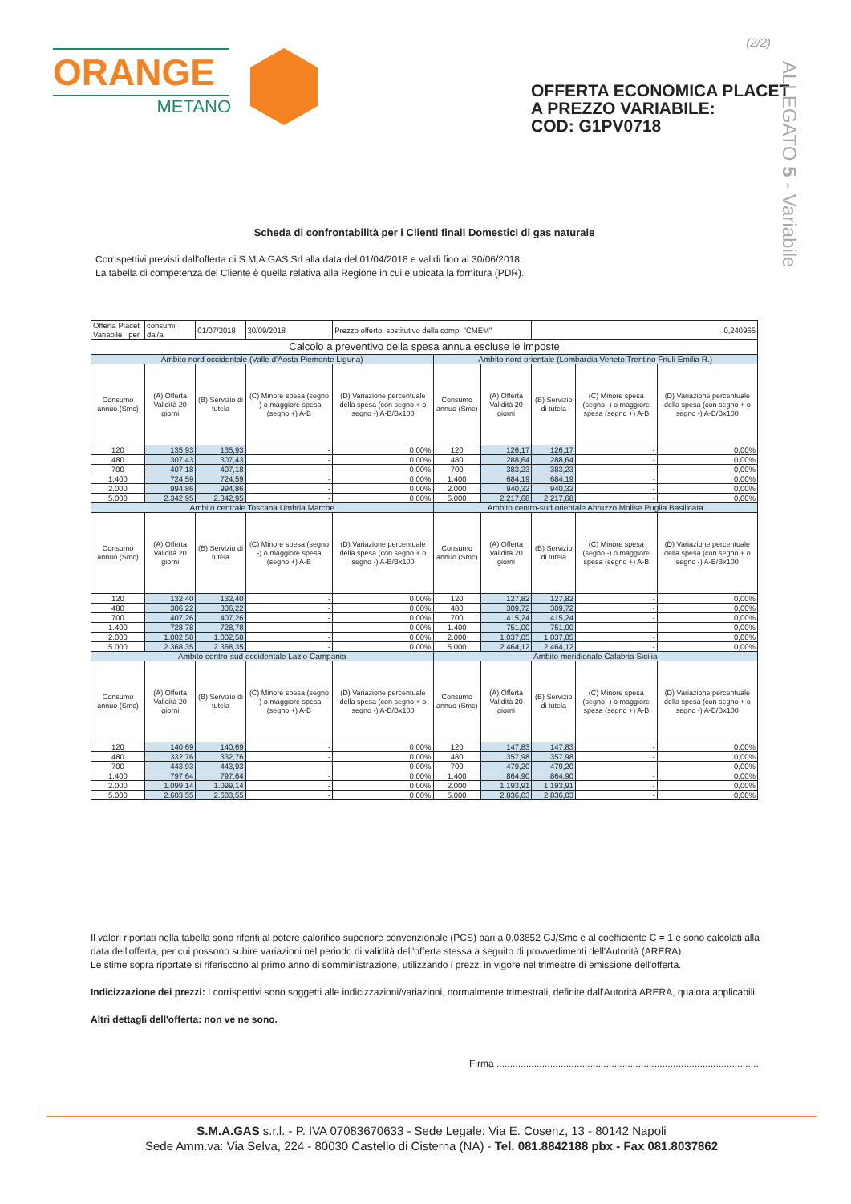(2/2)
ORANGE
METANO
OFFERTA ECONOMICA PLACET
A PREZZO VARIABILE:
COD: G1PV0718
ALLEGATO 5 - Variabile
Scheda di confrontabilità per i Clienti finali Domestici di gas naturale
Corrispettivi previsti dall'offerta di S.M.A.GAS Srl alla data del 01/04/2018 e validi fino al 30/06/2018.
La tabella di competenza del Cliente è quella relativa alla Regione in cui è ubicata la fornitura (PDR).
| Offerta Placet Variabile per | consumi dal/al | 01/07/2018 | 30/09/2018 | Prezzo offerto, sostitutivo della comp. "CMEM" | | | 0,240965 | | |
| Calcolo a preventivo della spesa annua escluse le imposte | | | | | | | | | |
| Ambito nord occidentale (Valle d'Aosta Piemonte Liguria) | | | | | Ambito nord orientale (Lombardia Veneto Trentino Friuli Emilia R.) | | | | |
| Consumo annuo (Smc) | (A) Offerta Validità 20 giorni | (B) Servizio di tutela | (C) Minore spesa (segno -) o maggiore spesa (segno +) A-B | (D) Variazione percentuale della spesa (con segno + o segno -) A-B/Bx100 | Consumo annuo (Smc) | (A) Offerta Validità 20 giorni | (B) Servizio di tutela | (C) Minore spesa (segno -) o maggiore spesa (segno +) A-B | (D) Variazione percentuale della spesa (con segno + o segno -) A-B/Bx100 |
| 120 | 135,93 | 135,93 | - | 0,00% | 120 | 126,17 | 126,17 | - | 0,00% |
| 480 | 307,43 | 307,43 | - | 0,00% | 480 | 288,64 | 288,64 | - | 0,00% |
| 700 | 407,18 | 407,18 | - | 0,00% | 700 | 383,23 | 383,23 | - | 0,00% |
| 1.400 | 724,59 | 724,59 | - | 0,00% | 1.400 | 684,19 | 684,19 | - | 0,00% |
| 2.000 | 994,86 | 994,86 | - | 0,00% | 2.000 | 940,32 | 940,32 | - | 0,00% |
| 5.000 | 2.342,95 | 2.342,95 | - | 0,00% | 5.000 | 2.217,68 | 2.217,68 | - | 0,00% |
| Ambito centrale Toscana Umbria Marche | | | | | Ambito centro-sud orientale Abruzzo Molise Puglia Basilicata | | | | |
| Consumo annuo (Smc) | (A) Offerta Validità 20 giorni | (B) Servizio di tutela | (C) Minore spesa (segno -) o maggiore spesa (segno +) A-B | (D) Variazione percentuale della spesa (con segno + o segno -) A-B/Bx100 | Consumo annuo (Smc) | (A) Offerta Validità 20 giorni | (B) Servizio di tutela | (C) Minore spesa (segno -) o maggiore spesa (segno +) A-B | (D) Variazione percentuale della spesa (con segno + o segno -) A-B/Bx100 |
| 120 | 132,40 | 132,40 | - | 0,00% | 120 | 127,82 | 127,82 | - | 0,00% |
| 480 | 306,22 | 306,22 | - | 0,00% | 480 | 309,72 | 309,72 | - | 0,00% |
| 700 | 407,26 | 407,26 | - | 0,00% | 700 | 415,24 | 415,24 | - | 0,00% |
| 1.400 | 728,78 | 728,78 | - | 0,00% | 1.400 | 751,00 | 751,00 | - | 0,00% |
| 2.000 | 1.002,58 | 1.002,58 | - | 0,00% | 2.000 | 1.037,05 | 1.037,05 | - | 0,00% |
| 5.000 | 2.368,35 | 2.368,35 | - | 0,00% | 5.000 | 2.464,12 | 2.464,12 | - | 0,00% |
| Ambito centro-sud occidentale Lazio Campania | | | | | Ambito meridionale Calabria Sicilia | | | | |
| Consumo annuo (Smc) | (A) Offerta Validità 20 giorni | (B) Servizio di tutela | (C) Minore spesa (segno -) o maggiore spesa (segno +) A-B | (D) Variazione percentuale della spesa (con segno + o segno -) A-B/Bx100 | Consumo annuo (Smc) | (A) Offerta Validità 20 giorni | (B) Servizio di tutela | (C) Minore spesa (segno -) o maggiore spesa (segno +) A-B | (D) Variazione percentuale della spesa (con segno + o segno -) A-B/Bx100 |
| 120 | 140,69 | 140,69 | - | 0,00% | 120 | 147,83 | 147,83 | - | 0,00% |
| 480 | 332,76 | 332,76 | - | 0,00% | 480 | 357,98 | 357,98 | - | 0,00% |
| 700 | 443,93 | 443,93 | - | 0,00% | 700 | 479,20 | 479,20 | - | 0,00% |
| 1.400 | 797,64 | 797,64 | - | 0,00% | 1.400 | 864,90 | 864,90 | - | 0,00% |
| 2.000 | 1.099,14 | 1.099,14 | - | 0,00% | 2.000 | 1.193,91 | 1.193,91 | - | 0,00% |
| 5.000 | 2.603,55 | 2.603,55 | - | 0,00% | 5.000 | 2.836,03 | 2.836,03 | - | 0,00% |
Il valori riportati nella tabella sono riferiti al potere calorifico superiore convenzionale (PCS) pari a 0,03852 GJ/Smc e al coefficiente C = 1 e sono calcolati alla data dell'offerta, per cui possono subire variazioni nel periodo di validità dell'offerta stessa a seguito di provvedimenti dell'Autorità (ARERA).
Le stime sopra riportate si riferiscono al primo anno di somministrazione, utilizzando i prezzi in vigore nel trimestre di emissione dell'offerta.
Indicizzazione dei prezzi: I corrispettivi sono soggetti alle indicizzazioni/variazioni, normalmente trimestrali, definite dall'Autorità ARERA, qualora applicabili.
Altri dettagli dell'offerta: non ve ne sono.
Firma ..................................................................................................
S.M.A.GAS s.r.l. - P. IVA 07083670633 - Sede Legale: Via E. Cosenz, 13 - 80142 Napoli
Sede Amm.va: Via Selva, 224 - 80030 Castello di Cisterna (NA) - Tel. 081.8842188 pbx - Fax 081.8037862